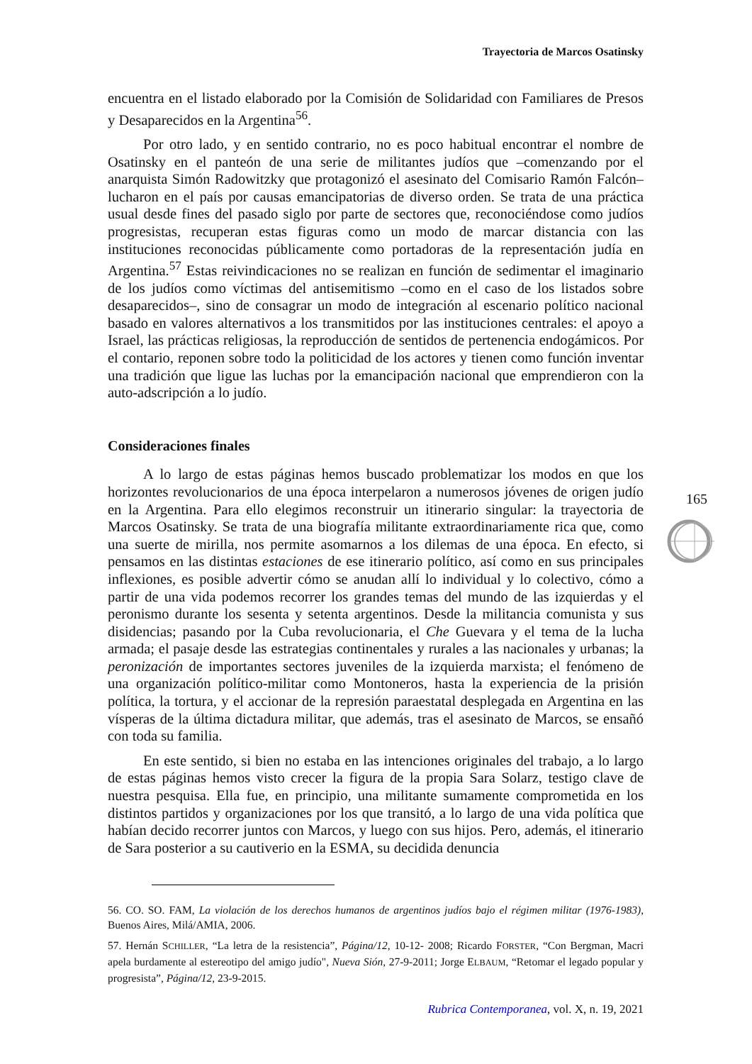Trayectoria de Marcos Osatinsky
encuentra en el listado elaborado por la Comisión de Solidaridad con Familiares de Presos y Desaparecidos en la Argentina<sup>56</sup>.
Por otro lado, y en sentido contrario, no es poco habitual encontrar el nombre de Osatinsky en el panteón de una serie de militantes judíos que –comenzando por el anarquista Simón Radowitzky que protagonizó el asesinato del Comisario Ramón Falcón– lucharon en el país por causas emancipatorias de diverso orden. Se trata de una práctica usual desde fines del pasado siglo por parte de sectores que, reconociéndose como judíos progresistas, recuperan estas figuras como un modo de marcar distancia con las instituciones reconocidas públicamente como portadoras de la representación judía en Argentina.<sup>57</sup> Estas reivindicaciones no se realizan en función de sedimentar el imaginario de los judíos como víctimas del antisemitismo –como en el caso de los listados sobre desaparecidos–, sino de consagrar un modo de integración al escenario político nacional basado en valores alternativos a los transmitidos por las instituciones centrales: el apoyo a Israel, las prácticas religiosas, la reproducción de sentidos de pertenencia endogámicos. Por el contario, reponen sobre todo la politicidad de los actores y tienen como función inventar una tradición que ligue las luchas por la emancipación nacional que emprendieron con la auto-adscripción a lo judío.
Consideraciones finales
A lo largo de estas páginas hemos buscado problematizar los modos en que los horizontes revolucionarios de una época interpelaron a numerosos jóvenes de origen judío en la Argentina. Para ello elegimos reconstruir un itinerario singular: la trayectoria de Marcos Osatinsky. Se trata de una biografía militante extraordinariamente rica que, como una suerte de mirilla, nos permite asomarnos a los dilemas de una época. En efecto, si pensamos en las distintas estaciones de ese itinerario político, así como en sus principales inflexiones, es posible advertir cómo se anudan allí lo individual y lo colectivo, cómo a partir de una vida podemos recorrer los grandes temas del mundo de las izquierdas y el peronismo durante los sesenta y setenta argentinos. Desde la militancia comunista y sus disidencias; pasando por la Cuba revolucionaria, el Che Guevara y el tema de la lucha armada; el pasaje desde las estrategias continentales y rurales a las nacionales y urbanas; la peronización de importantes sectores juveniles de la izquierda marxista; el fenómeno de una organización político-militar como Montoneros, hasta la experiencia de la prisión política, la tortura, y el accionar de la represión paraestatal desplegada en Argentina en las vísperas de la última dictadura militar, que además, tras el asesinato de Marcos, se ensañó con toda su familia.
En este sentido, si bien no estaba en las intenciones originales del trabajo, a lo largo de estas páginas hemos visto crecer la figura de la propia Sara Solarz, testigo clave de nuestra pesquisa. Ella fue, en principio, una militante sumamente comprometida en los distintos partidos y organizaciones por los que transitó, a lo largo de una vida política que habían decido recorrer juntos con Marcos, y luego con sus hijos. Pero, además, el itinerario de Sara posterior a su cautiverio en la ESMA, su decidida denuncia
56. CO. SO. FAM, La violación de los derechos humanos de argentinos judíos bajo el régimen militar (1976-1983), Buenos Aires, Milá/AMIA, 2006.
57. Hernán SCHILLER, “La letra de la resistencia”, Página/12, 10-12- 2008; Ricardo FORSTER, “Con Bergman, Macri apela burdamente al estereotipo del amigo judío", Nueva Sión, 27-9-2011; Jorge ELBAUM, “Retomar el legado popular y progresista”, Página/12, 23-9-2015.
165
Rubrica Contemporanea, vol. X, n. 19, 2021